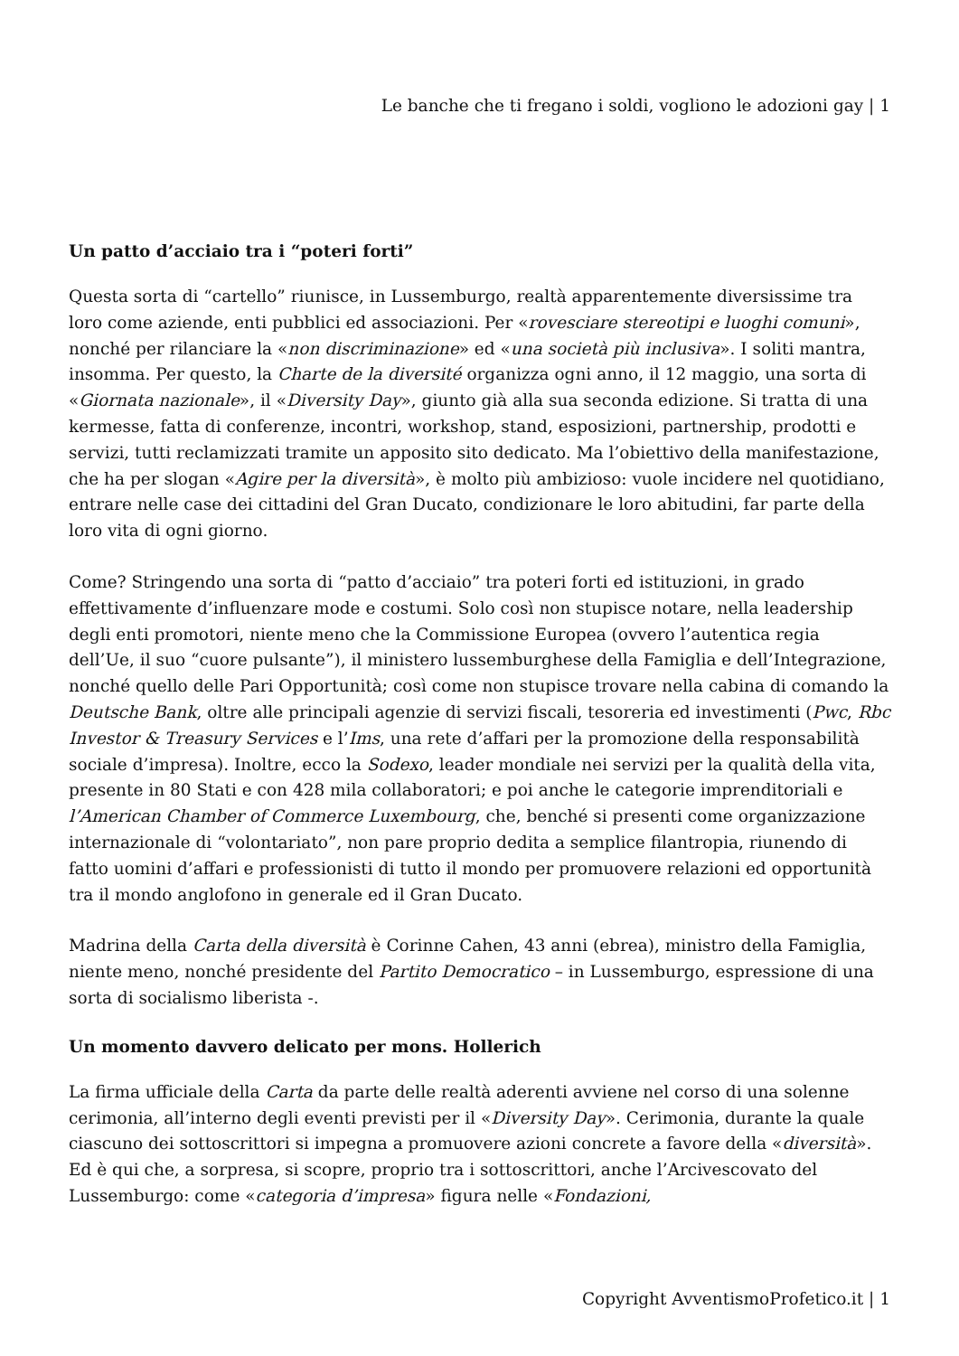Le banche che ti fregano i soldi, vogliono le adozioni gay | 1
Un patto d’acciaio tra i “poteri forti”
Questa sorta di “cartello” riunisce, in Lussemburgo, realtà apparentemente diversissime tra loro come aziende, enti pubblici ed associazioni. Per «rovesciare stereotipi e luoghi comuni», nonché per rilanciare la «non discriminazione» ed «una società più inclusiva». I soliti mantra, insomma. Per questo, la Charte de la diversité organizza ogni anno, il 12 maggio, una sorta di «Giornata nazionale», il «Diversity Day», giunto già alla sua seconda edizione. Si tratta di una kermesse, fatta di conferenze, incontri, workshop, stand, esposizioni, partnership, prodotti e servizi, tutti reclamizzati tramite un apposito sito dedicato. Ma l’obiettivo della manifestazione, che ha per slogan «Agire per la diversità», è molto più ambizioso: vuole incidere nel quotidiano, entrare nelle case dei cittadini del Gran Ducato, condizionare le loro abitudini, far parte della loro vita di ogni giorno.
Come? Stringendo una sorta di “patto d’acciaio” tra poteri forti ed istituzioni, in grado effettivamente d’influenzare mode e costumi. Solo così non stupisce notare, nella leadership degli enti promotori, niente meno che la Commissione Europea (ovvero l’autentica regia dell’Ue, il suo “cuore pulsante”), il ministero lussemburghese della Famiglia e dell’Integrazione, nonché quello delle Pari Opportunità; così come non stupisce trovare nella cabina di comando la Deutsche Bank, oltre alle principali agenzie di servizi fiscali, tesoreria ed investimenti (Pwc, Rbc Investor & Treasury Services e l’Ims, una rete d’affari per la promozione della responsabilità sociale d’impresa). Inoltre, ecco la Sodexo, leader mondiale nei servizi per la qualità della vita, presente in 80 Stati e con 428 mila collaboratori; e poi anche le categorie imprenditoriali e l’American Chamber of Commerce Luxembourg, che, benché si presenti come organizzazione internazionale di “volontariato”, non pare proprio dedita a semplice filantropia, riunendo di fatto uomini d’affari e professionisti di tutto il mondo per promuovere relazioni ed opportunità tra il mondo anglofono in generale ed il Gran Ducato.
Madrina della Carta della diversità è Corinne Cahen, 43 anni (ebrea), ministro della Famiglia, niente meno, nonché presidente del Partito Democratico – in Lussemburgo, espressione di una sorta di socialismo liberista -.
Un momento davvero delicato per mons. Hollerich
La firma ufficiale della Carta da parte delle realtà aderenti avviene nel corso di una solenne cerimonia, all’interno degli eventi previsti per il «Diversity Day». Cerimonia, durante la quale ciascuno dei sottoscrittori si impegna a promuovere azioni concrete a favore della «diversità». Ed è qui che, a sorpresa, si scopre, proprio tra i sottoscrittori, anche l’Arcivescovato del Lussemburgo: come «categoria d’impresa» figura nelle «Fondazioni,
Copyright AvventismoProfetico.it | 1